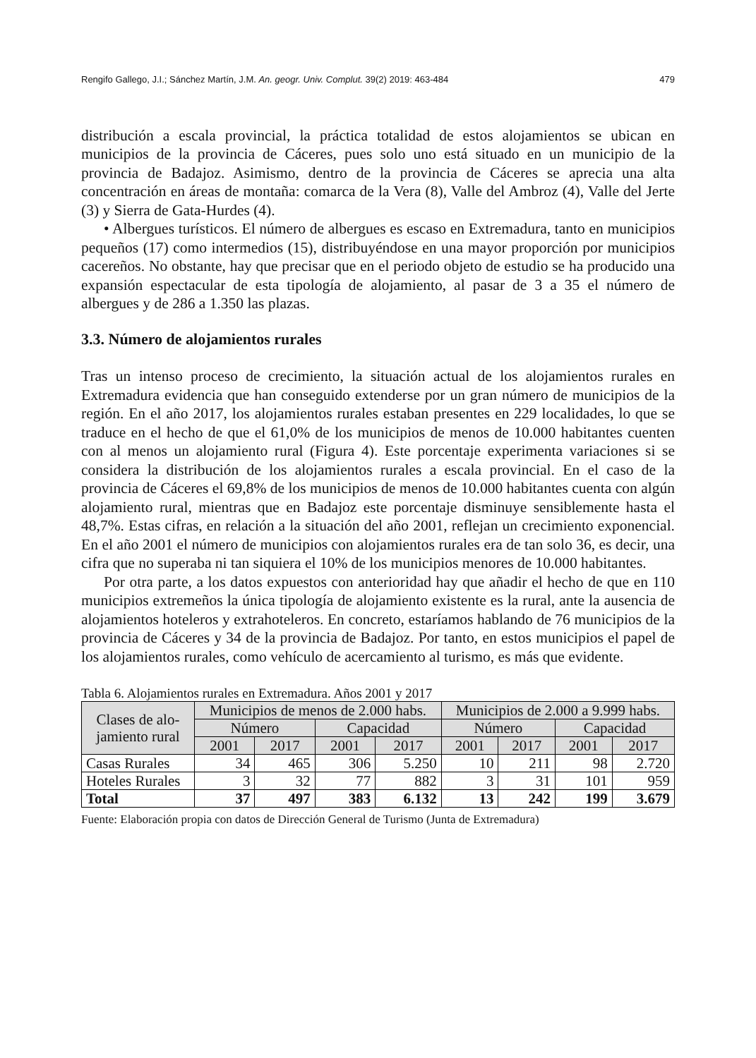Rengifo Gallego, J.I.; Sánchez Martín, J.M. An. geogr. Univ. Complut. 39(2) 2019: 463-484 479
distribución a escala provincial, la práctica totalidad de estos alojamientos se ubican en municipios de la provincia de Cáceres, pues solo uno está situado en un municipio de la provincia de Badajoz. Asimismo, dentro de la provincia de Cáceres se aprecia una alta concentración en áreas de montaña: comarca de la Vera (8), Valle del Ambroz (4), Valle del Jerte (3) y Sierra de Gata-Hurdes (4).
• Albergues turísticos. El número de albergues es escaso en Extremadura, tanto en municipios pequeños (17) como intermedios (15), distribuyéndose en una mayor proporción por municipios cacereños. No obstante, hay que precisar que en el periodo objeto de estudio se ha producido una expansión espectacular de esta tipología de alojamiento, al pasar de 3 a 35 el número de albergues y de 286 a 1.350 las plazas.
3.3. Número de alojamientos rurales
Tras un intenso proceso de crecimiento, la situación actual de los alojamientos rurales en Extremadura evidencia que han conseguido extenderse por un gran número de municipios de la región. En el año 2017, los alojamientos rurales estaban presentes en 229 localidades, lo que se traduce en el hecho de que el 61,0% de los municipios de menos de 10.000 habitantes cuenten con al menos un alojamiento rural (Figura 4). Este porcentaje experimenta variaciones si se considera la distribución de los alojamientos rurales a escala provincial. En el caso de la provincia de Cáceres el 69,8% de los municipios de menos de 10.000 habitantes cuenta con algún alojamiento rural, mientras que en Badajoz este porcentaje disminuye sensiblemente hasta el 48,7%. Estas cifras, en relación a la situación del año 2001, reflejan un crecimiento exponencial. En el año 2001 el número de municipios con alojamientos rurales era de tan solo 36, es decir, una cifra que no superaba ni tan siquiera el 10% de los municipios menores de 10.000 habitantes.
Por otra parte, a los datos expuestos con anterioridad hay que añadir el hecho de que en 110 municipios extremeños la única tipología de alojamiento existente es la rural, ante la ausencia de alojamientos hoteleros y extrahoteleros. En concreto, estaríamos hablando de 76 municipios de la provincia de Cáceres y 34 de la provincia de Badajoz. Por tanto, en estos municipios el papel de los alojamientos rurales, como vehículo de acercamiento al turismo, es más que evidente.
Tabla 6. Alojamientos rurales en Extremadura. Años 2001 y 2017
| Clases de alo- jamiento rural | Municipios de menos de 2.000 habs. | | | | Municipios de 2.000 a 9.999 habs. | | | |
| --- | --- | --- | --- | --- | --- | --- | --- | --- |
| | Número | | Capacidad | | Número | | Capacidad | |
| | 2001 | 2017 | 2001 | 2017 | 2001 | 2017 | 2001 | 2017 |
| Casas Rurales | 34 | 465 | 306 | 5.250 | 10 | 211 | 98 | 2.720 |
| Hoteles Rurales | 3 | 32 | 77 | 882 | 3 | 31 | 101 | 959 |
| Total | 37 | 497 | 383 | 6.132 | 13 | 242 | 199 | 3.679 |
Fuente: Elaboración propia con datos de Dirección General de Turismo (Junta de Extremadura)